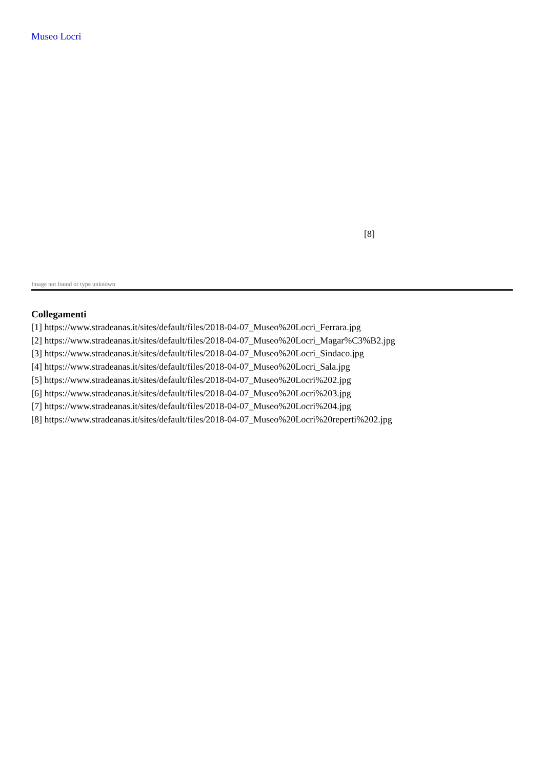Museo Locri
[8]
Image not found or type unknown
Collegamenti
[1] https://www.stradeanas.it/sites/default/files/2018-04-07_Museo%20Locri_Ferrara.jpg
[2] https://www.stradeanas.it/sites/default/files/2018-04-07_Museo%20Locri_Magar%C3%B2.jpg
[3] https://www.stradeanas.it/sites/default/files/2018-04-07_Museo%20Locri_Sindaco.jpg
[4] https://www.stradeanas.it/sites/default/files/2018-04-07_Museo%20Locri_Sala.jpg
[5] https://www.stradeanas.it/sites/default/files/2018-04-07_Museo%20Locri%202.jpg
[6] https://www.stradeanas.it/sites/default/files/2018-04-07_Museo%20Locri%203.jpg
[7] https://www.stradeanas.it/sites/default/files/2018-04-07_Museo%20Locri%204.jpg
[8] https://www.stradeanas.it/sites/default/files/2018-04-07_Museo%20Locri%20reperti%202.jpg